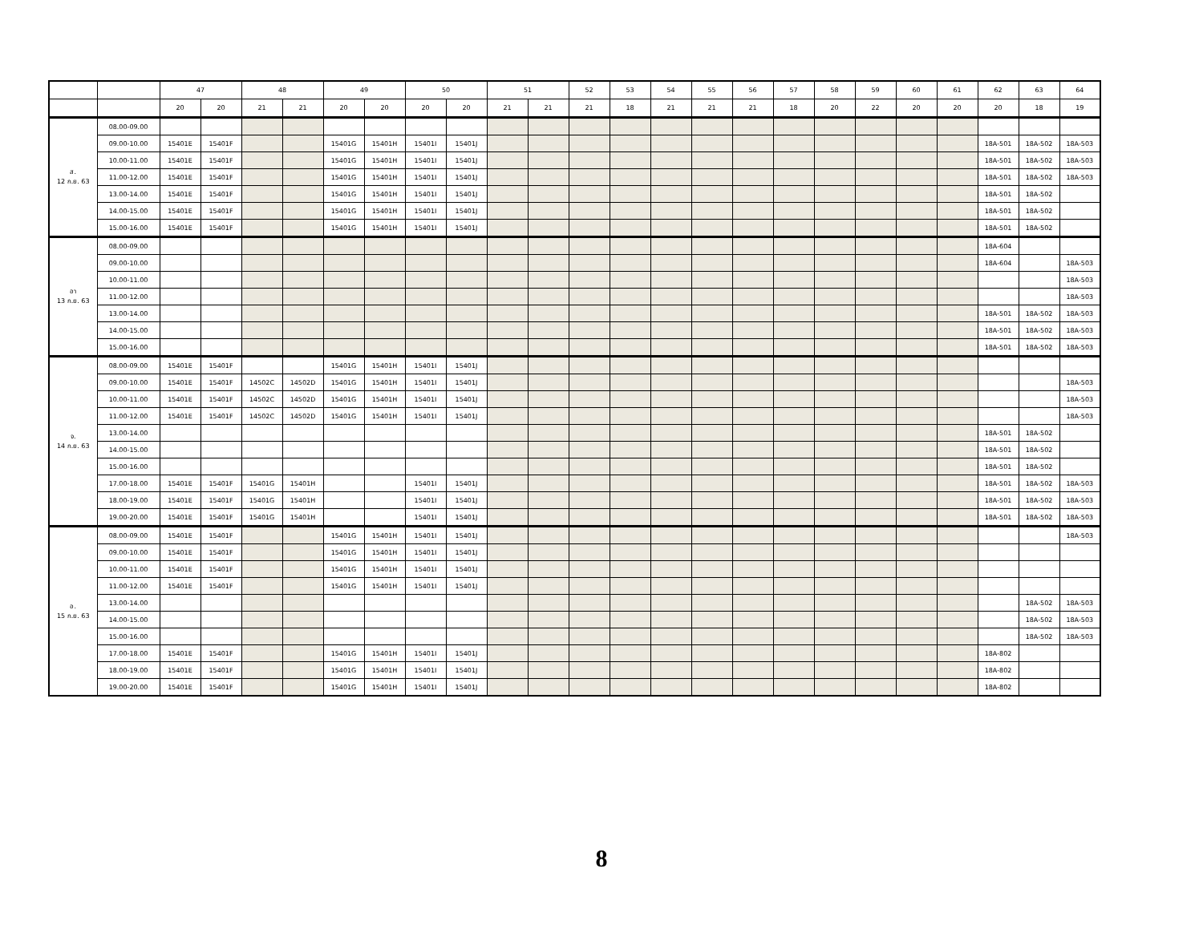| | | 47 | | 48 | | 49 | | 50 | | 51 | | 52 | 53 | 54 | 55 | 56 | 57 | 58 | 59 | 60 | 61 | 62 | 63 | 64 |
| --- | --- | --- | --- | --- | --- | --- | --- | --- | --- | --- | --- | --- | --- | --- | --- | --- | --- | --- | --- | --- | --- | --- | --- | --- |
| | | 20 | 20 | 21 | 21 | 20 | 20 | 20 | 20 | 21 | 21 | 21 | 18 | 21 | 21 | 21 | 18 | 20 | 22 | 20 | 20 | 20 | 18 | 19 |
| ส. 12 ก.ย. 63 | 08.00-09.00 | | | | | | | | | | | | | | | | | | | | | | | |
| | 09.00-10.00 | 15401E | 15401F | | | 15401G | 15401H | 15401I | 15401J | | | | | | | | | | | | | 18A-501 | 18A-502 | 18A-503 |
| | 10.00-11.00 | 15401E | 15401F | | | 15401G | 15401H | 15401I | 15401J | | | | | | | | | | | | | 18A-501 | 18A-502 | 18A-503 |
| | 11.00-12.00 | 15401E | 15401F | | | 15401G | 15401H | 15401I | 15401J | | | | | | | | | | | | | 18A-501 | 18A-502 | 18A-503 |
| | 13.00-14.00 | 15401E | 15401F | | | 15401G | 15401H | 15401I | 15401J | | | | | | | | | | | | | 18A-501 | 18A-502 | |
| | 14.00-15.00 | 15401E | 15401F | | | 15401G | 15401H | 15401I | 15401J | | | | | | | | | | | | | 18A-501 | 18A-502 | |
| | 15.00-16.00 | 15401E | 15401F | | | 15401G | 15401H | 15401I | 15401J | | | | | | | | | | | | | 18A-501 | 18A-502 | |
| อา 13 ก.ย. 63 | 08.00-09.00 | | | | | | | | | | | | | | | | | | | | | 18A-604 | | |
| | 09.00-10.00 | | | | | | | | | | | | | | | | | | | | | 18A-604 | | 18A-503 |
| | 10.00-11.00 | | | | | | | | | | | | | | | | | | | | | | | 18A-503 |
| | 11.00-12.00 | | | | | | | | | | | | | | | | | | | | | | | 18A-503 |
| | 13.00-14.00 | | | | | | | | | | | | | | | | | | | | | 18A-501 | 18A-502 | 18A-503 |
| | 14.00-15.00 | | | | | | | | | | | | | | | | | | | | | 18A-501 | 18A-502 | 18A-503 |
| | 15.00-16.00 | | | | | | | | | | | | | | | | | | | | | 18A-501 | 18A-502 | 18A-503 |
| จ. 14 ก.ย. 63 | 08.00-09.00 | 15401E | 15401F | | | 15401G | 15401H | 15401I | 15401J | | | | | | | | | | | | | | | |
| | 09.00-10.00 | 15401E | 15401F | 14502C | 14502D | 15401G | 15401H | 15401I | 15401J | | | | | | | | | | | | | | | 18A-503 |
| | 10.00-11.00 | 15401E | 15401F | 14502C | 14502D | 15401G | 15401H | 15401I | 15401J | | | | | | | | | | | | | | | 18A-503 |
| | 11.00-12.00 | 15401E | 15401F | 14502C | 14502D | 15401G | 15401H | 15401I | 15401J | | | | | | | | | | | | | | | 18A-503 |
| | 13.00-14.00 | | | | | | | | | | | | | | | | | | | | | 18A-501 | 18A-502 | |
| | 14.00-15.00 | | | | | | | | | | | | | | | | | | | | | 18A-501 | 18A-502 | |
| | 15.00-16.00 | | | | | | | | | | | | | | | | | | | | | 18A-501 | 18A-502 | |
| | 17.00-18.00 | 15401E | 15401F | 15401G | 15401H | | | 15401I | 15401J | | | | | | | | | | | | | 18A-501 | 18A-502 | 18A-503 |
| | 18.00-19.00 | 15401E | 15401F | 15401G | 15401H | | | 15401I | 15401J | | | | | | | | | | | | | 18A-501 | 18A-502 | 18A-503 |
| | 19.00-20.00 | 15401E | 15401F | 15401G | 15401H | | | 15401I | 15401J | | | | | | | | | | | | | 18A-501 | 18A-502 | 18A-503 |
| อ. 15 ก.ย. 63 | 08.00-09.00 | 15401E | 15401F | | | 15401G | 15401H | 15401I | 15401J | | | | | | | | | | | | | | | 18A-503 |
| | 09.00-10.00 | 15401E | 15401F | | | 15401G | 15401H | 15401I | 15401J | | | | | | | | | | | | | | | |
| | 10.00-11.00 | 15401E | 15401F | | | 15401G | 15401H | 15401I | 15401J | | | | | | | | | | | | | | | |
| | 11.00-12.00 | 15401E | 15401F | | | 15401G | 15401H | 15401I | 15401J | | | | | | | | | | | | | | | |
| | 13.00-14.00 | | | | | | | | | | | | | | | | | | | | | | 18A-502 | 18A-503 |
| | 14.00-15.00 | | | | | | | | | | | | | | | | | | | | | | 18A-502 | 18A-503 |
| | 15.00-16.00 | | | | | | | | | | | | | | | | | | | | | | 18A-502 | 18A-503 |
| | 17.00-18.00 | 15401E | 15401F | | | 15401G | 15401H | 15401I | 15401J | | | | | | | | | | | | | 18A-802 | | |
| | 18.00-19.00 | 15401E | 15401F | | | 15401G | 15401H | 15401I | 15401J | | | | | | | | | | | | | 18A-802 | | |
| | 19.00-20.00 | 15401E | 15401F | | | 15401G | 15401H | 15401I | 15401J | | | | | | | | | | | | | 18A-802 | | |
8